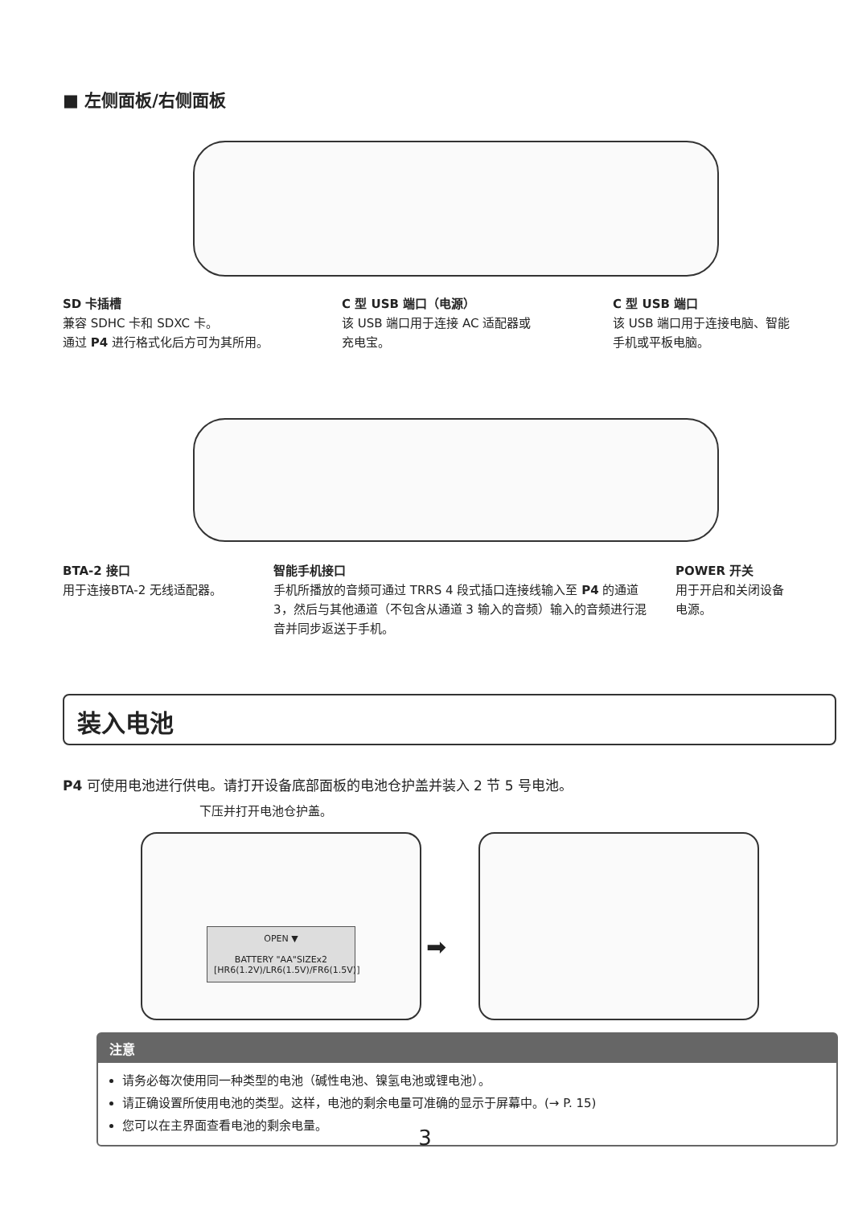■ 左侧面板/右侧面板
SD 卡插槽
兼容 SDHC 卡和 SDXC 卡。
通过 P4 进行格式化后方可为其所用。
C 型 USB 端口（电源）
该 USB 端口用于连接 AC 适配器或
充电宝。
C 型 USB 端口
该 USB 端口用于连接电脑、智能
手机或平板电脑。
BTA-2 接口
用于连接BTA-2 无线适配器。
智能手机接口
手机所播放的音频可通过 TRRS 4 段式插口连接线输入至 P4 的通道 3，然后与其他通道（不包含从通道 3 输入的音频）输入的音频进行混音并同步返送于手机。
POWER 开关
用于开启和关闭设备
电源。
装入电池
P4 可使用电池进行供电。请打开设备底部面板的电池仓护盖并装入 2 节 5 号电池。
下压并打开电池仓护盖。
OPEN ▼
BATTERY "AA"SIZEx2
[HR6(1.2V)/LR6(1.5V)/FR6(1.5V)]
➡
注意
请务必每次使用同一种类型的电池（碱性电池、镍氢电池或锂电池）。
请正确设置所使用电池的类型。这样，电池的剩余电量可准确的显示于屏幕中。(→ P. 15)
您可以在主界面查看电池的剩余电量。
3